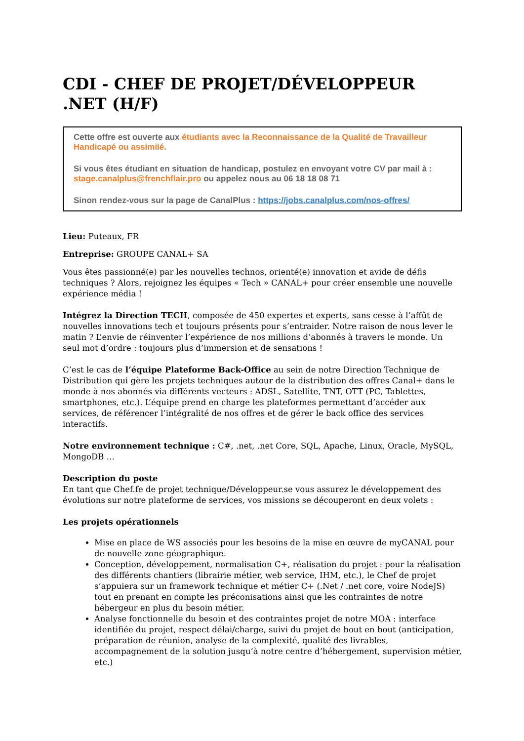CDI - CHEF DE PROJET/DÉVELOPPEUR .NET (H/F)
Cette offre est ouverte aux étudiants avec la Reconnaissance de la Qualité de Travailleur Handicapé ou assimilé.
Si vous êtes étudiant en situation de handicap, postulez en envoyant votre CV par mail à : stage.canalplus@frenchflair.pro ou appelez nous au 06 18 18 08 71
Sinon rendez-vous sur la page de CanalPlus : https://jobs.canalplus.com/nos-offres/
Lieu: Puteaux, FR
Entreprise: GROUPE CANAL+ SA
Vous êtes passionné(e) par les nouvelles technos, orienté(e) innovation et avide de défis techniques ? Alors, rejoignez les équipes « Tech » CANAL+ pour créer ensemble une nouvelle expérience média !
Intégrez la Direction TECH, composée de 450 expertes et experts, sans cesse à l’affût de nouvelles innovations tech et toujours présents pour s’entraider. Notre raison de nous lever le matin ? L’envie de réinventer l’expérience de nos millions d’abonnés à travers le monde. Un seul mot d’ordre : toujours plus d’immersion et de sensations !
C’est le cas de l’équipe Plateforme Back-Office au sein de notre Direction Technique de Distribution qui gère les projets techniques autour de la distribution des offres Canal+ dans le monde à nos abonnés via différents vecteurs : ADSL, Satellite, TNT, OTT (PC, Tablettes, smartphones, etc.). L’équipe prend en charge les plateformes permettant d’accéder aux services, de référencer l’intégralité de nos offres et de gérer le back office des services interactifs.
Notre environnement technique : C#, .net, .net Core, SQL, Apache, Linux, Oracle, MySQL, MongoDB …
Description du poste
En tant que Chef.fe de projet technique/Développeur.se vous assurez le développement des évolutions sur notre plateforme de services, vos missions se découperont en deux volets :
Les projets opérationnels
Mise en place de WS associés pour les besoins de la mise en œuvre de myCANAL pour de nouvelle zone géographique.
Conception, développement, normalisation C+, réalisation du projet : pour la réalisation des différents chantiers (librairie métier, web service, IHM, etc.), le Chef de projet s’appuiera sur un framework technique et métier C+ (.Net / .net core, voire NodeJS) tout en prenant en compte les préconisations ainsi que les contraintes de notre hébergeur en plus du besoin métier.
Analyse fonctionnelle du besoin et des contraintes projet de notre MOA : interface identifiée du projet, respect délai/charge, suivi du projet de bout en bout (anticipation, préparation de réunion, analyse de la complexité, qualité des livrables, accompagnement de la solution jusqu’à notre centre d’hébergement, supervision métier, etc.)